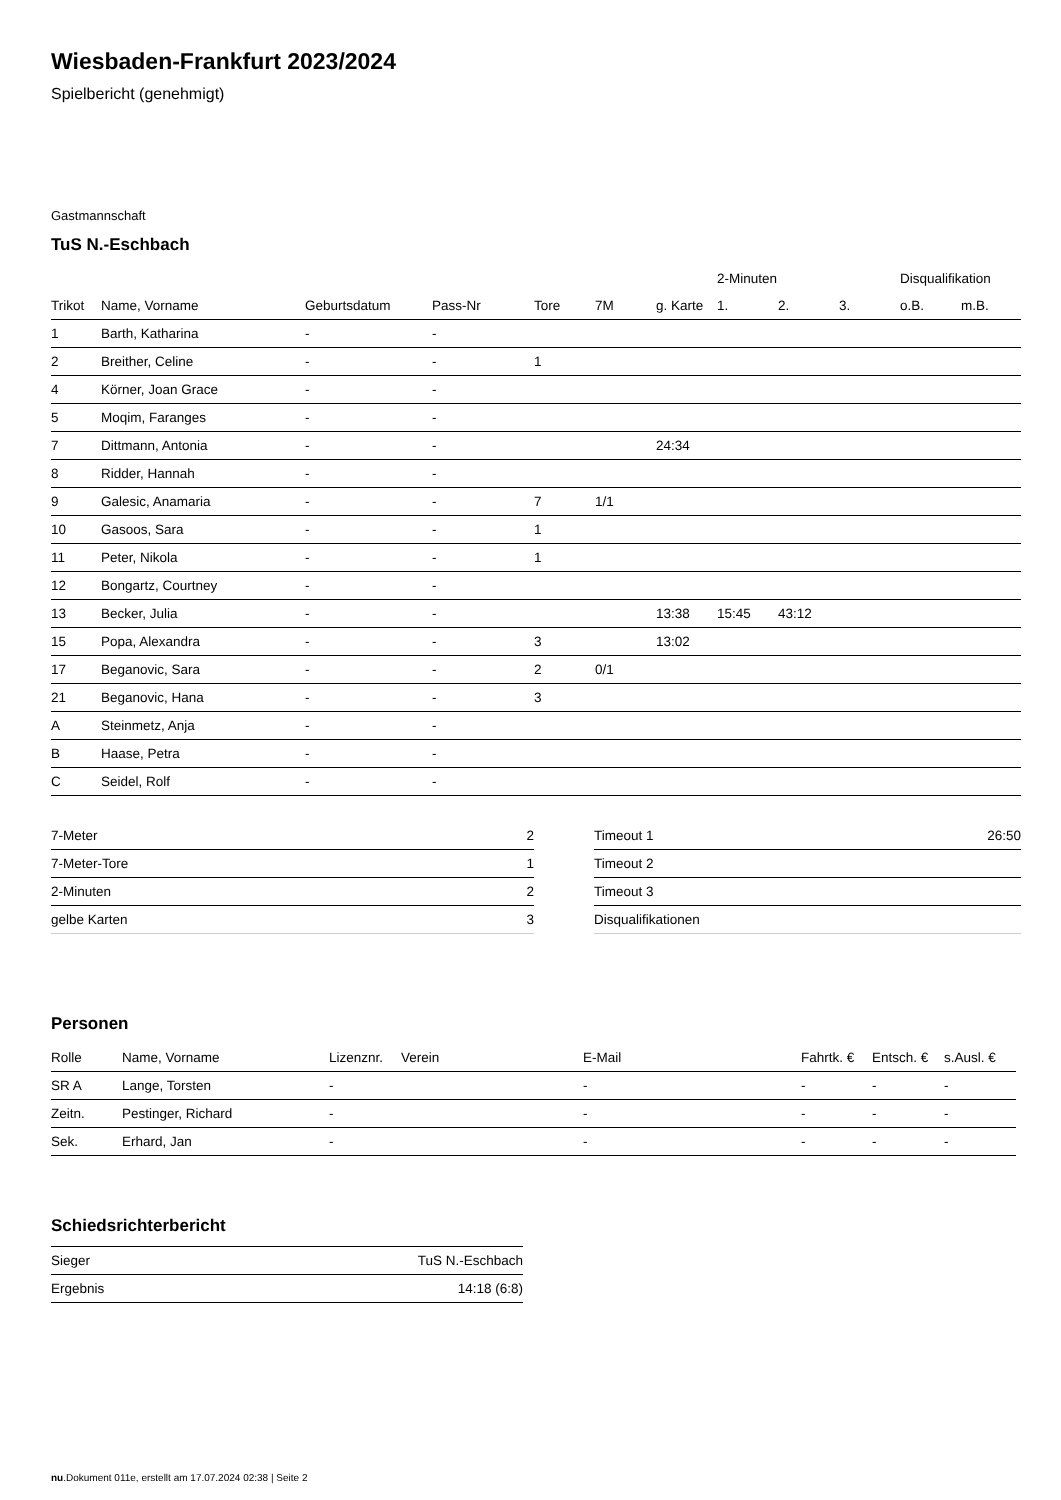Wiesbaden-Frankfurt 2023/2024
Spielbericht (genehmigt)
Gastmannschaft
TuS N.-Eschbach
| | | | | | | | 2-Minuten | | | Disqualifikation | |
| --- | --- | --- | --- | --- | --- | --- | --- | --- | --- | --- | --- |
| Trikot | Name, Vorname | Geburtsdatum | Pass-Nr | Tore | 7M | g. Karte | 1. | 2. | 3. | o.B. | m.B. |
| 1 | Barth, Katharina | - | - | | | | | | | | |
| 2 | Breither, Celine | - | - | 1 | | | | | | | |
| 4 | Körner, Joan Grace | - | - | | | | | | | | |
| 5 | Moqim, Faranges | - | - | | | | | | | | |
| 7 | Dittmann, Antonia | - | - | | | 24:34 | | | | | |
| 8 | Ridder, Hannah | - | - | | | | | | | | |
| 9 | Galesic, Anamaria | - | - | 7 | 1/1 | | | | | | |
| 10 | Gasoos, Sara | - | - | 1 | | | | | | | |
| 11 | Peter, Nikola | - | - | 1 | | | | | | | |
| 12 | Bongartz, Courtney | - | - | | | | | | | | |
| 13 | Becker, Julia | - | - | | | 13:38 | 15:45 | 43:12 | | | |
| 15 | Popa, Alexandra | - | - | 3 | | 13:02 | | | | | |
| 17 | Beganovic, Sara | - | - | 2 | 0/1 | | | | | | |
| 21 | Beganovic, Hana | - | - | 3 | | | | | | | |
| A | Steinmetz, Anja | - | - | | | | | | | | |
| B | Haase, Petra | - | - | | | | | | | | |
| C | Seidel, Rolf | - | - | | | | | | | | |
| 7-Meter | 2 |
| 7-Meter-Tore | 1 |
| 2-Minuten | 2 |
| gelbe Karten | 3 |
| Timeout 1 | 26:50 |
| Timeout 2 | |
| Timeout 3 | |
| Disqualifikationen | |
Personen
| Rolle | Name, Vorname | Lizenznr. | Verein | E-Mail | Fahrtk. € | Entsch. € | s.Ausl. € |
| --- | --- | --- | --- | --- | --- | --- | --- |
| SR A | Lange, Torsten | - | | - | - | - | - |
| Zeitn. | Pestinger, Richard | - | | - | - | - | - |
| Sek. | Erhard, Jan | - | | - | - | - | - |
Schiedsrichterbericht
| Sieger | TuS N.-Eschbach |
| Ergebnis | 14:18 (6:8) |
nu.Dokument 011e, erstellt am 17.07.2024 02:38 | Seite 2